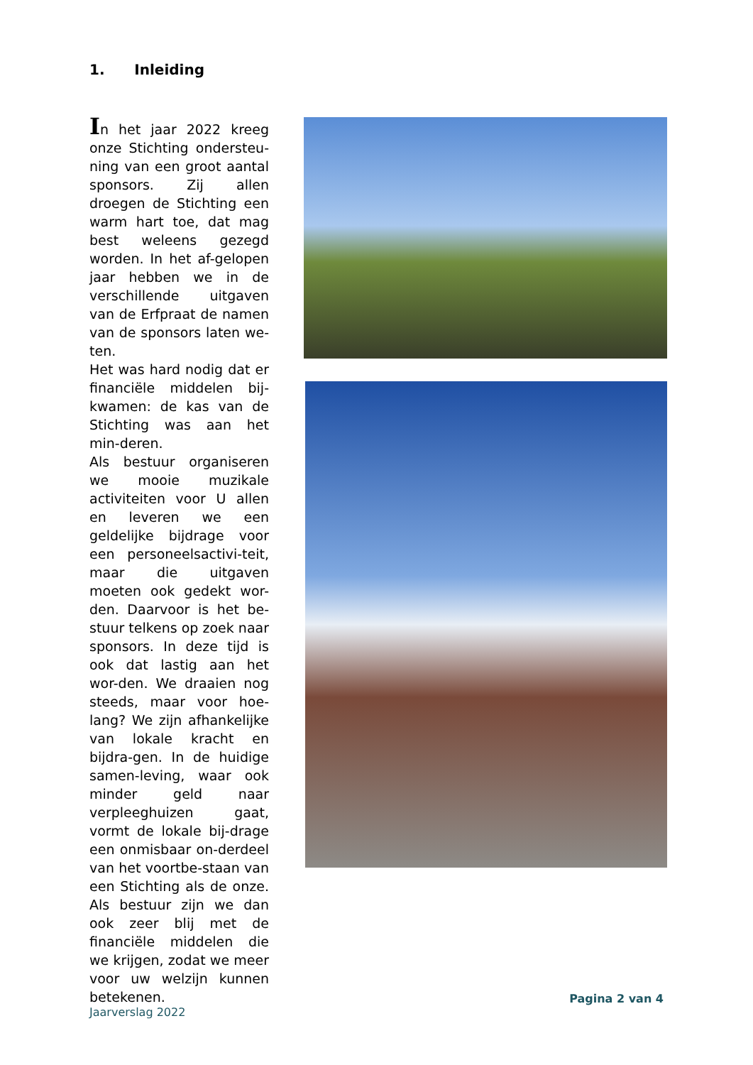1. Inleiding
In het jaar 2022 kreeg onze Stichting ondersteu-ning van een groot aantal sponsors. Zij allen droegen de Stichting een warm hart toe, dat mag best weleens gezegd worden. In het af-gelopen jaar hebben we in de verschillende uitgaven van de Erfpraat de namen van de sponsors laten we-ten.
Het was hard nodig dat er financiële middelen bij-kwamen: de kas van de Stichting was aan het min-deren.
Als bestuur organiseren we mooie muzikale activiteiten voor U allen en leveren we een geldelijke bijdrage voor een personeelsactivi-teit, maar die uitgaven moeten ook gedekt wor-den. Daarvoor is het be-stuur telkens op zoek naar sponsors. In deze tijd is ook dat lastig aan het wor-den. We draaien nog steeds, maar voor hoe-lang? We zijn afhankelijke van lokale kracht en bijdra-gen. In de huidige samen-leving, waar ook minder geld naar verpleeghuizen gaat, vormt de lokale bij-drage een onmisbaar on-derdeel van het voortbe-staan van een Stichting als de onze. Als bestuur zijn we dan ook zeer blij met de financiële middelen die we krijgen, zodat we meer voor uw welzijn kunnen betekenen.
Pagina 2 van 4
Jaarverslag 2022